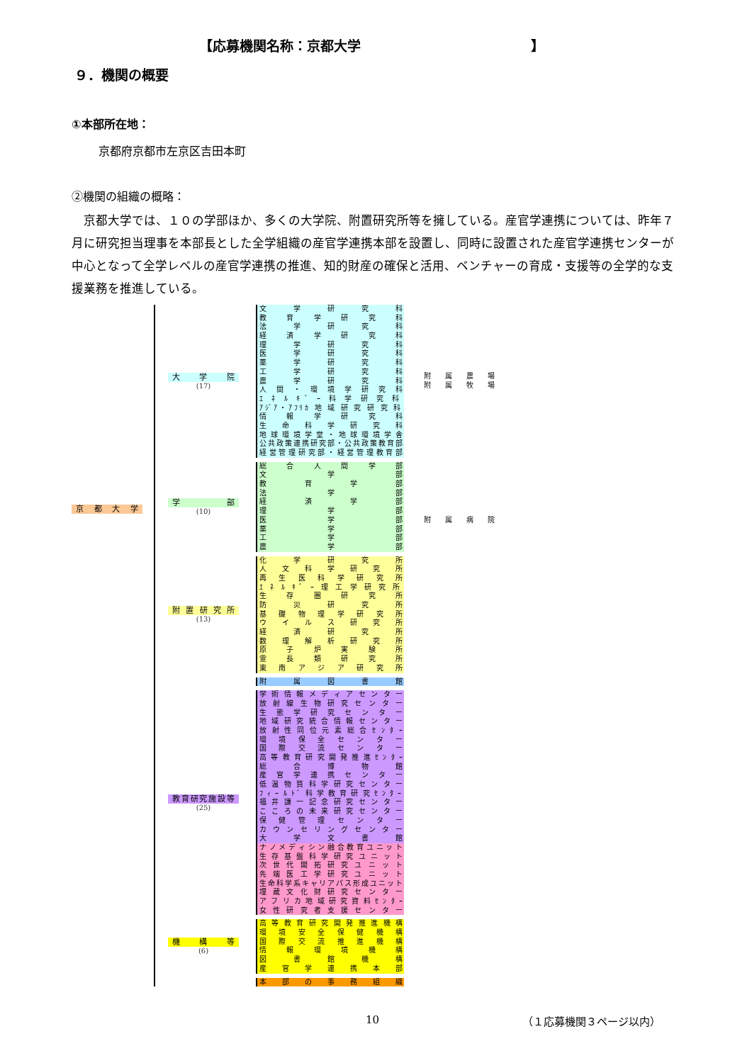【応募機関名称：京都大学 】
９．機関の概要
①本部所在地：
京都府京都市左京区吉田本町
②機関の組織の概略：
　京都大学では、１０の学部ほか、多くの大学院、附置研究所等を擁している。産官学連携については、昨年７月に研究担当理事を本部長とした全学組織の産官学連携本部を設置し、同時に設置された産官学連携センターが中心となって全学レベルの産官学連携の推進、知的財産の確保と活用、ベンチャーの育成・支援等の全学的な支援業務を推進している。
京 都 大 学
大 学 院
(17)
文 学 研 究 科
教 育 学 研 究 科
法 学 研 究 科
経 済 学 研 究 科
理 学 研 究 科
医 学 研 究 科
薬 学 研 究 科
工 学 研 究 科
農 学 研 究 科
人 間 ・ 環 境 学 研 究 科
ｴ ﾈ ﾙ ｷ ﾞ ｰ 科 学 研 究 科
ｱｼﾞｱ・ｱﾌﾘｶ 地 域 研 究 研 究 科
情 報 学 研 究 科
生 命 科 学 研 究 科
地 球 環 境 学 堂 ・ 地 球 環 境 学 舎
公共政策連携研究部・公共政策教育部
経 営 管 理 研 究 部 ・ 経 営 管 理 教 育 部
附 属 農 場
附 属 牧 場
学 部
(10)
総 合 人 間 学 部
文 学 部
教 育 学 部
法 学 部
経 済 学 部
理 学 部
医 学 部
薬 学 部
工 学 部
農 学 部
附 属 病 院
附置研究所
(13)
化 学 研 究 所
人 文 科 学 研 究 所
再 生 医 科 学 研 究 所
ｴ ﾈ ﾙ ｷ ﾞ ｰ 理 工 学 研 究 所
生 存 圏 研 究 所
防 災 研 究 所
基 礎 物 理 学 研 究 所
ウ イ ル ス 研 究 所
経 済 研 究 所
数 理 解 析 研 究 所
原 子 炉 実 験 所
霊 長 類 研 究 所
東 南 ア ジ ア 研 究 所
附 属 図 書 館
教育研究施設等
(25)
学 術 情 報 メ デ ィ ア セ ン タ ー
放 射 線 生 物 研 究 セ ン タ ー
生 態 学 研 究 セ ン タ ー
地 域 研 究 統 合 情 報 セ ン タ ー
放 射 性 同 位 元 素 総 合 ｾ ﾝ ﾀ ｰ
環 境 保 全 セ ン タ ー
国 際 交 流 セ ン タ ー
高 等 教 育 研 究 開 発 推 進 ｾ ﾝ ﾀ ｰ
総 合 博 物 館
産 官 学 連 携 セ ン タ ー
低 温 物 質 科 学 研 究 セ ン タ ー
ﾌ ｨ ｰ ﾙ ﾄ ﾞ 科 学 教 育 研 究 ｾ ﾝ ﾀ ｰ
福 井 謙 一 記 念 研 究 セ ン タ ー
こ こ ろ の 未 来 研 究 セ ン タ ー
保 健 管 理 セ ン タ ー
カ ウ ン セ リ ン グ セ ン タ ー
大 学 文 書 館
ナ ノ メ デ ィ シ ン 融 合 教 育 ユ ニ ッ ト
生 存 基 盤 科 学 研 究 ユ ニ ッ ト
次 世 代 開 拓 研 究 ユ ニ ッ ト
先 端 医 工 学 研 究 ユ ニ ッ ト
生命科学系キャリアパス形成ユニット
埋 蔵 文 化 財 研 究 セ ン タ ー
ア フ リ カ 地 域 研 究 資 料 ｾ ﾝ ﾀ ｰ
女 性 研 究 者 支 援 セ ン タ ー
機 構 等
(6)
高 等 教 育 研 究 開 発 推 進 機 構
環 境 安 全 保 健 機 構
国 際 交 流 推 進 機 構
情 報 環 境 機 構
図 書 館 機 構
産 官 学 連 携 本 部
本 部 の 事 務 組 織
10 （１応募機関３ページ以内）